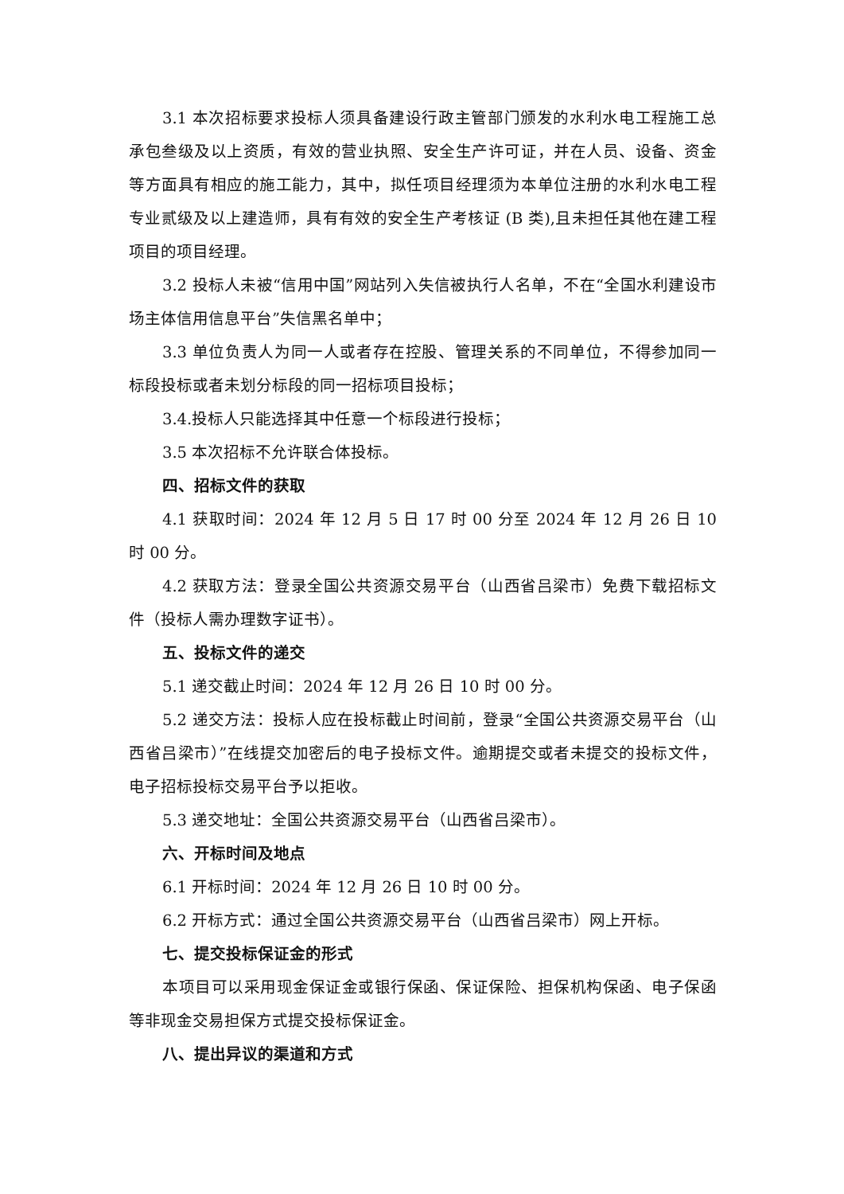3.1 本次招标要求投标人须具备建设行政主管部门颁发的水利水电工程施工总承包叁级及以上资质，有效的营业执照、安全生产许可证，并在人员、设备、资金等方面具有相应的施工能力，其中，拟任项目经理须为本单位注册的水利水电工程专业贰级及以上建造师，具有有效的安全生产考核证 (B 类),且未担任其他在建工程项目的项目经理。
3.2 投标人未被“信用中国”网站列入失信被执行人名单，不在“全国水利建设市场主体信用信息平台”失信黑名单中；
3.3 单位负责人为同一人或者存在控股、管理关系的不同单位，不得参加同一标段投标或者未划分标段的同一招标项目投标；
3.4.投标人只能选择其中任意一个标段进行投标；
3.5 本次招标不允许联合体投标。
四、招标文件的获取
4.1 获取时间：2024 年 12 月 5 日 17 时 00 分至 2024 年 12 月 26 日 10 时 00 分。
4.2 获取方法：登录全国公共资源交易平台（山西省吕梁市）免费下载招标文件（投标人需办理数字证书）。
五、投标文件的递交
5.1 递交截止时间：2024 年 12 月 26 日 10 时 00 分。
5.2 递交方法：投标人应在投标截止时间前，登录“全国公共资源交易平台（山西省吕梁市）”在线提交加密后的电子投标文件。逾期提交或者未提交的投标文件，电子招标投标交易平台予以拒收。
5.3 递交地址：全国公共资源交易平台（山西省吕梁市）。
六、开标时间及地点
6.1 开标时间：2024 年 12 月 26 日 10 时 00 分。
6.2 开标方式：通过全国公共资源交易平台（山西省吕梁市）网上开标。
七、提交投标保证金的形式
本项目可以采用现金保证金或银行保函、保证保险、担保机构保函、电子保函等非现金交易担保方式提交投标保证金。
八、提出异议的渠道和方式